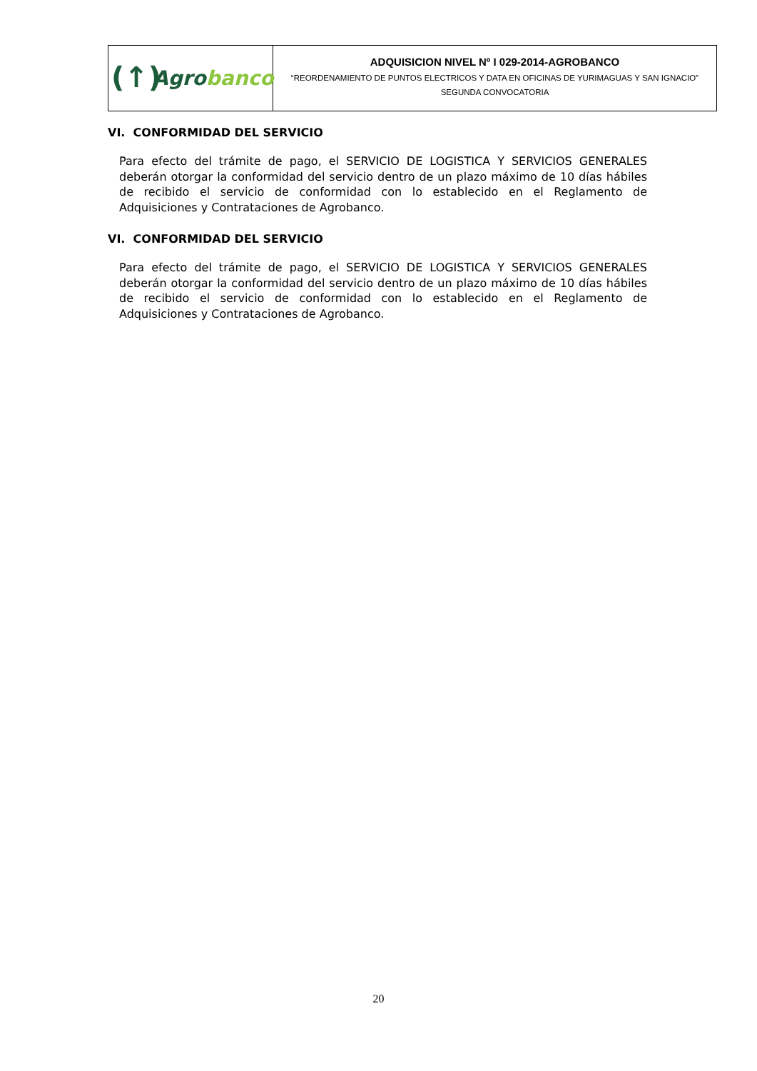(↑)
Agrobanco
ADQUISICION NIVEL Nº I 029-2014-AGROBANCO
“REORDENAMIENTO DE PUNTOS ELECTRICOS Y DATA EN OFICINAS DE YURIMAGUAS Y SAN IGNACIO”
SEGUNDA CONVOCATORIA
VI. CONFORMIDAD DEL SERVICIO
Para efecto del trámite de pago, el SERVICIO DE LOGISTICA Y SERVICIOS GENERALES deberán otorgar la conformidad del servicio dentro de un plazo máximo de 10 días hábiles de recibido el servicio de conformidad con lo establecido en el Reglamento de Adquisiciones y Contrataciones de Agrobanco.
VI. CONFORMIDAD DEL SERVICIO
Para efecto del trámite de pago, el SERVICIO DE LOGISTICA Y SERVICIOS GENERALES deberán otorgar la conformidad del servicio dentro de un plazo máximo de 10 días hábiles de recibido el servicio de conformidad con lo establecido en el Reglamento de Adquisiciones y Contrataciones de Agrobanco.
20